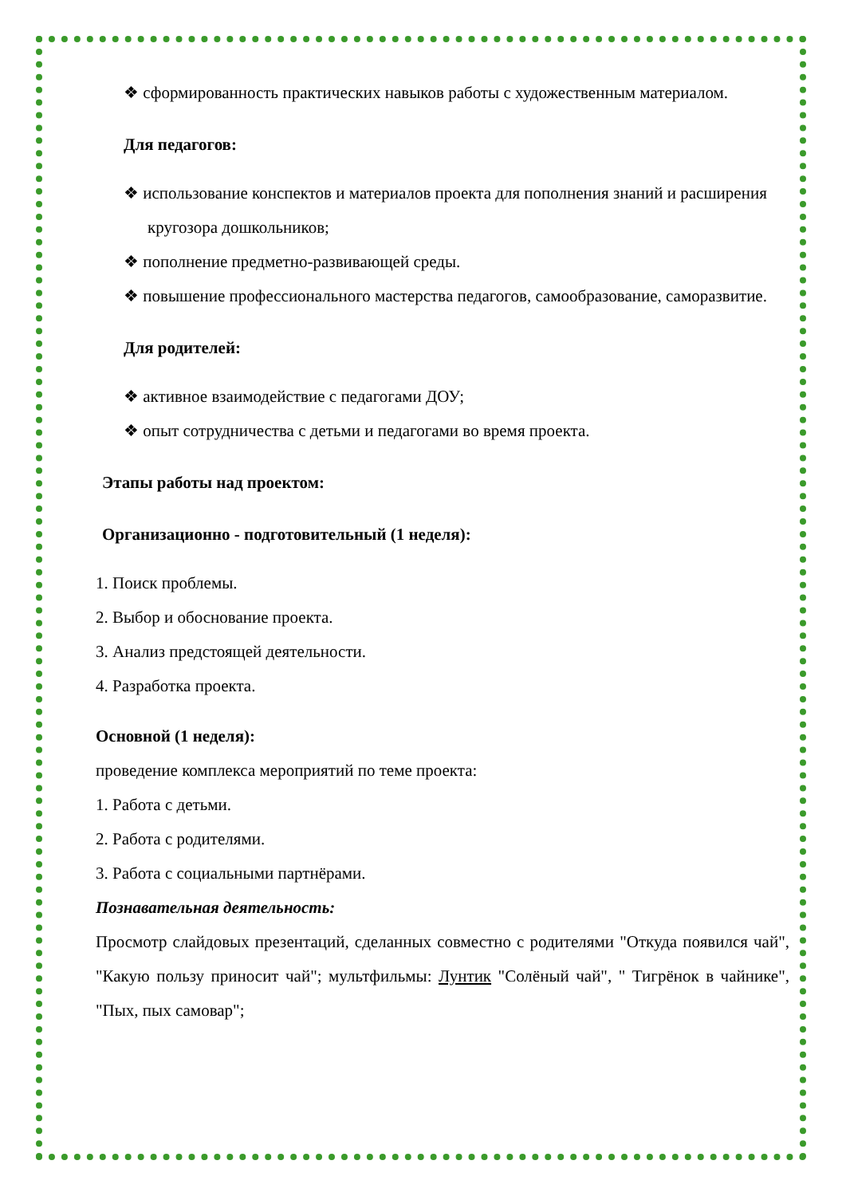❖ сформированность практических навыков работы с художественным материалом.
Для педагогов:
❖ использование конспектов и материалов проекта для пополнения знаний и расширения кругозора дошкольников;
❖ пополнение предметно-развивающей среды.
❖ повышение профессионального мастерства педагогов, самообразование, саморазвитие.
Для родителей:
❖ активное взаимодействие с педагогами ДОУ;
❖ опыт сотрудничества с детьми и педагогами во время проекта.
Этапы работы над проектом:
Организационно - подготовительный (1 неделя):
1. Поиск проблемы.
2. Выбор и обоснование проекта.
3. Анализ предстоящей деятельности.
4. Разработка проекта.
Основной (1 неделя):
проведение комплекса мероприятий по теме проекта:
1. Работа с детьми.
2. Работа с родителями.
3. Работа с социальными партнёрами.
Познавательная деятельность:
Просмотр слайдовых презентаций, сделанных совместно с родителями "Откуда появился чай", "Какую пользу приносит чай"; мультфильмы: Лунтик "Солёный чай", " Тигрёнок в чайнике", "Пых, пых самовар";